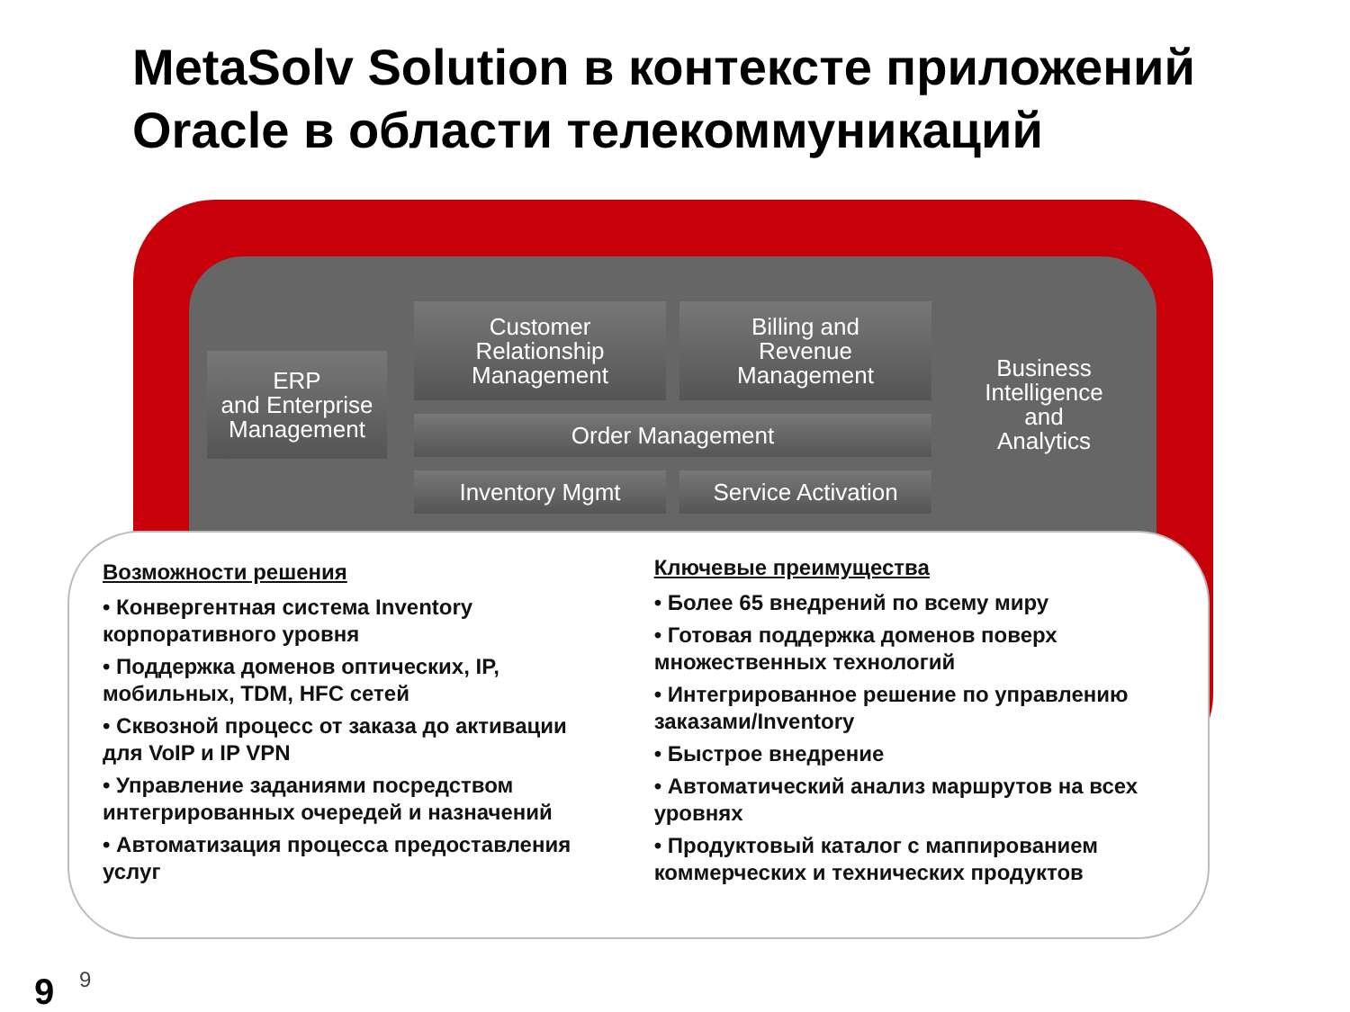MetaSolv Solution в контексте приложений
Oracle в области телекоммуникаций
ERP
and Enterprise
Management
Customer
Relationship
Management
Billing and
Revenue
Management
Order Management
Inventory Mgmt
Service Activation
Business
Intelligence
and
Analytics
Возможности решения
• Конвергентная система Inventory корпоративного уровня
• Поддержка доменов оптических, IP, мобильных, TDM, HFC сетей
• Сквозной процесс от заказа до активации для VoIP и IP VPN
• Управление заданиями посредством интегрированных очередей и назначений
• Автоматизация процесса предоставления услуг
Ключевые преимущества
• Более 65 внедрений по всему миру
• Готовая поддержка доменов поверх множественных технологий
• Интегрированное решение по управлению заказами/Inventory
• Быстрое внедрение
• Автоматический анализ маршрутов на всех уровнях
• Продуктовый каталог с маппированием коммерческих и технических продуктов
9 9